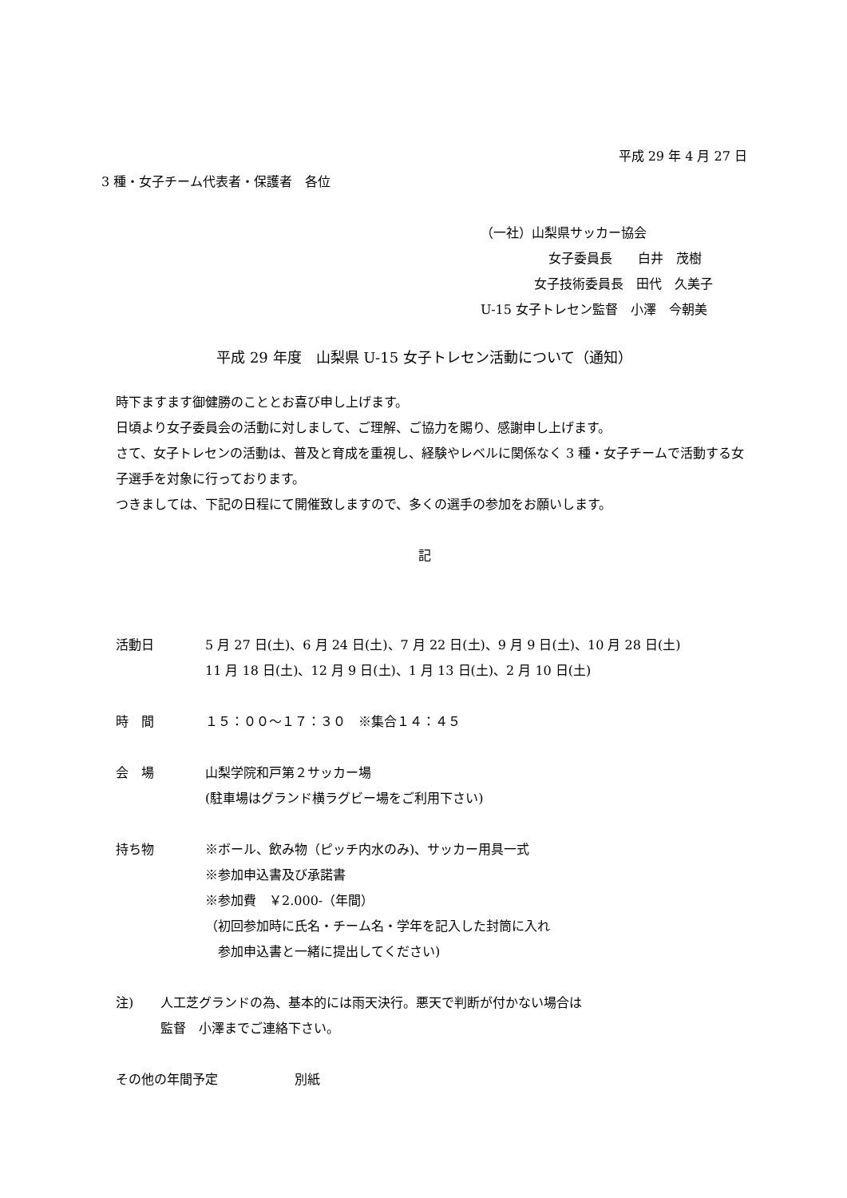平成 29 年 4 月 27 日
3 種・女子チーム代表者・保護者　各位
（一社）山梨県サッカー協会
女子委員長　　白井　茂樹
女子技術委員長　田代　久美子
U-15 女子トレセン監督　小澤　今朝美
平成 29 年度　山梨県 U-15 女子トレセン活動について（通知）
時下ますます御健勝のこととお喜び申し上げます。
日頃より女子委員会の活動に対しまして、ご理解、ご協力を賜り、感謝申し上げます。
さて、女子トレセンの活動は、普及と育成を重視し、経験やレベルに関係なく 3 種・女子チームで活動する女子選手を対象に行っております。
つきましては、下記の日程にて開催致しますので、多くの選手の参加をお願いします。
記
活動日 5 月 27 日(土)、6 月 24 日(土)、7 月 22 日(土)、9 月 9 日(土)、10 月 28 日(土)
11 月 18 日(土)、12 月 9 日(土)、1 月 13 日(土)、2 月 10 日(土)
時　間 １５：００～１７：３０　※集合１４：４５
会　場 山梨学院和戸第２サッカー場
(駐車場はグランド横ラグビー場をご利用下さい)
持ち物 ※ボール、飲み物（ピッチ内水のみ)、サッカー用具一式
※参加申込書及び承諾書
※参加費　￥2.000-（年間）
（初回参加時に氏名・チーム名・学年を記入した封筒に入れ
　参加申込書と一緒に提出してください)
注) 人工芝グランドの為、基本的には雨天決行。悪天で判断が付かない場合は
監督　小澤までご連絡下さい。
その他の年間予定 別紙